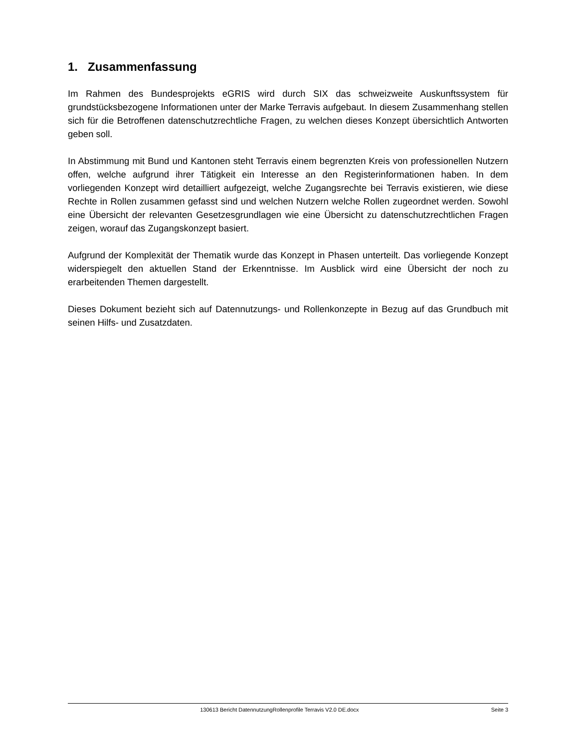1. Zusammenfassung
Im Rahmen des Bundesprojekts eGRIS wird durch SIX das schweizweite Auskunftssystem für grundstücksbezogene Informationen unter der Marke Terravis aufgebaut. In diesem Zusammenhang stellen sich für die Betroffenen datenschutzrechtliche Fragen, zu welchen dieses Konzept übersichtlich Antworten geben soll.
In Abstimmung mit Bund und Kantonen steht Terravis einem begrenzten Kreis von professionellen Nutzern offen, welche aufgrund ihrer Tätigkeit ein Interesse an den Registerinformationen haben. In dem vorliegenden Konzept wird detailliert aufgezeigt, welche Zugangsrechte bei Terravis existieren, wie diese Rechte in Rollen zusammen gefasst sind und welchen Nutzern welche Rollen zugeordnet werden. Sowohl eine Übersicht der relevanten Gesetzesgrundlagen wie eine Übersicht zu datenschutzrechtlichen Fragen zeigen, worauf das Zugangskonzept basiert.
Aufgrund der Komplexität der Thematik wurde das Konzept in Phasen unterteilt. Das vorliegende Konzept widerspiegelt den aktuellen Stand der Erkenntnisse. Im Ausblick wird eine Übersicht der noch zu erarbeitenden Themen dargestellt.
Dieses Dokument bezieht sich auf Datennutzungs- und Rollenkonzepte in Bezug auf das Grundbuch mit seinen Hilfs- und Zusatzdaten.
130613 Bericht DatennutzungRollenprofile Terravis V2.0 DE.docx Seite 3